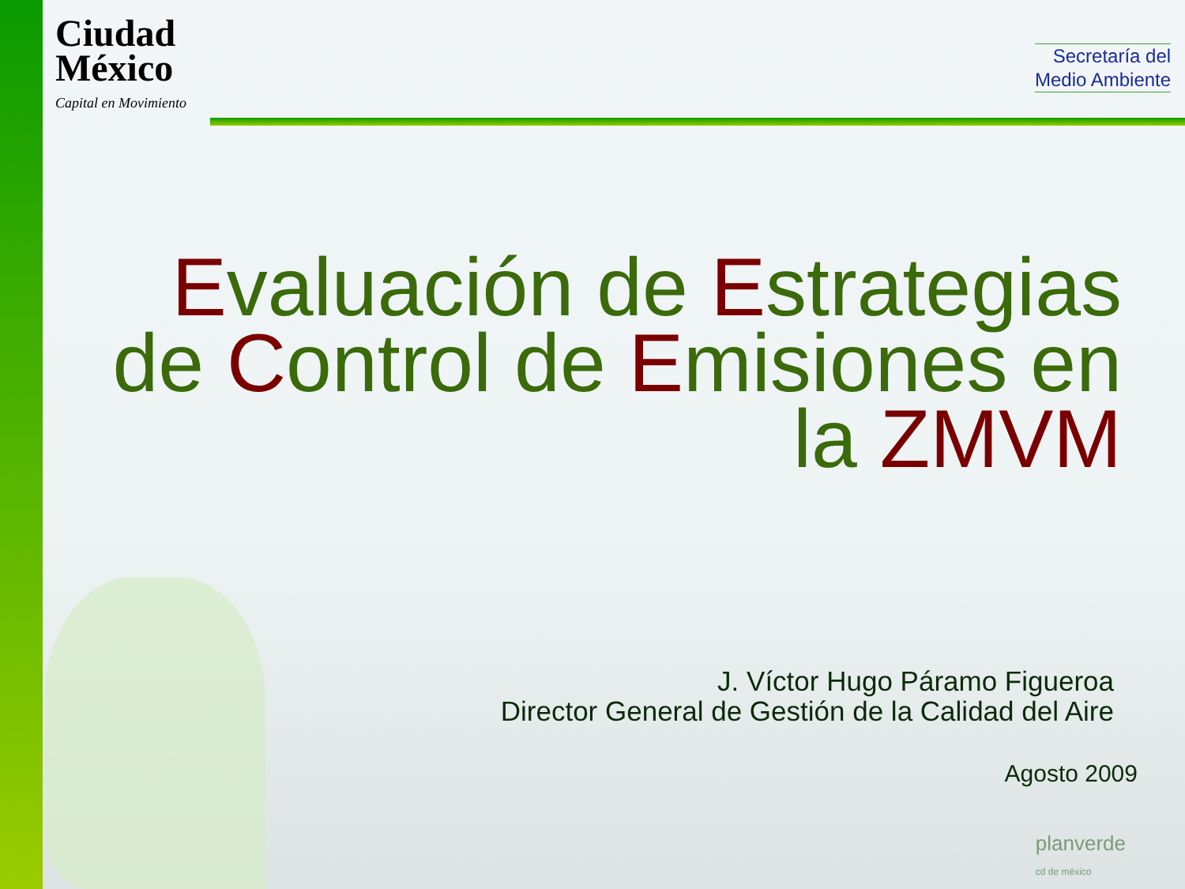Ciudad
México
Capital en Movimiento
Secretaría del
Medio Ambiente
Evaluación de Estrategias de Control de Emisiones en la ZMVM
J. Víctor Hugo Páramo Figueroa
Director General de Gestión de la Calidad del Aire
Agosto 2009
planverde
cd de méxico